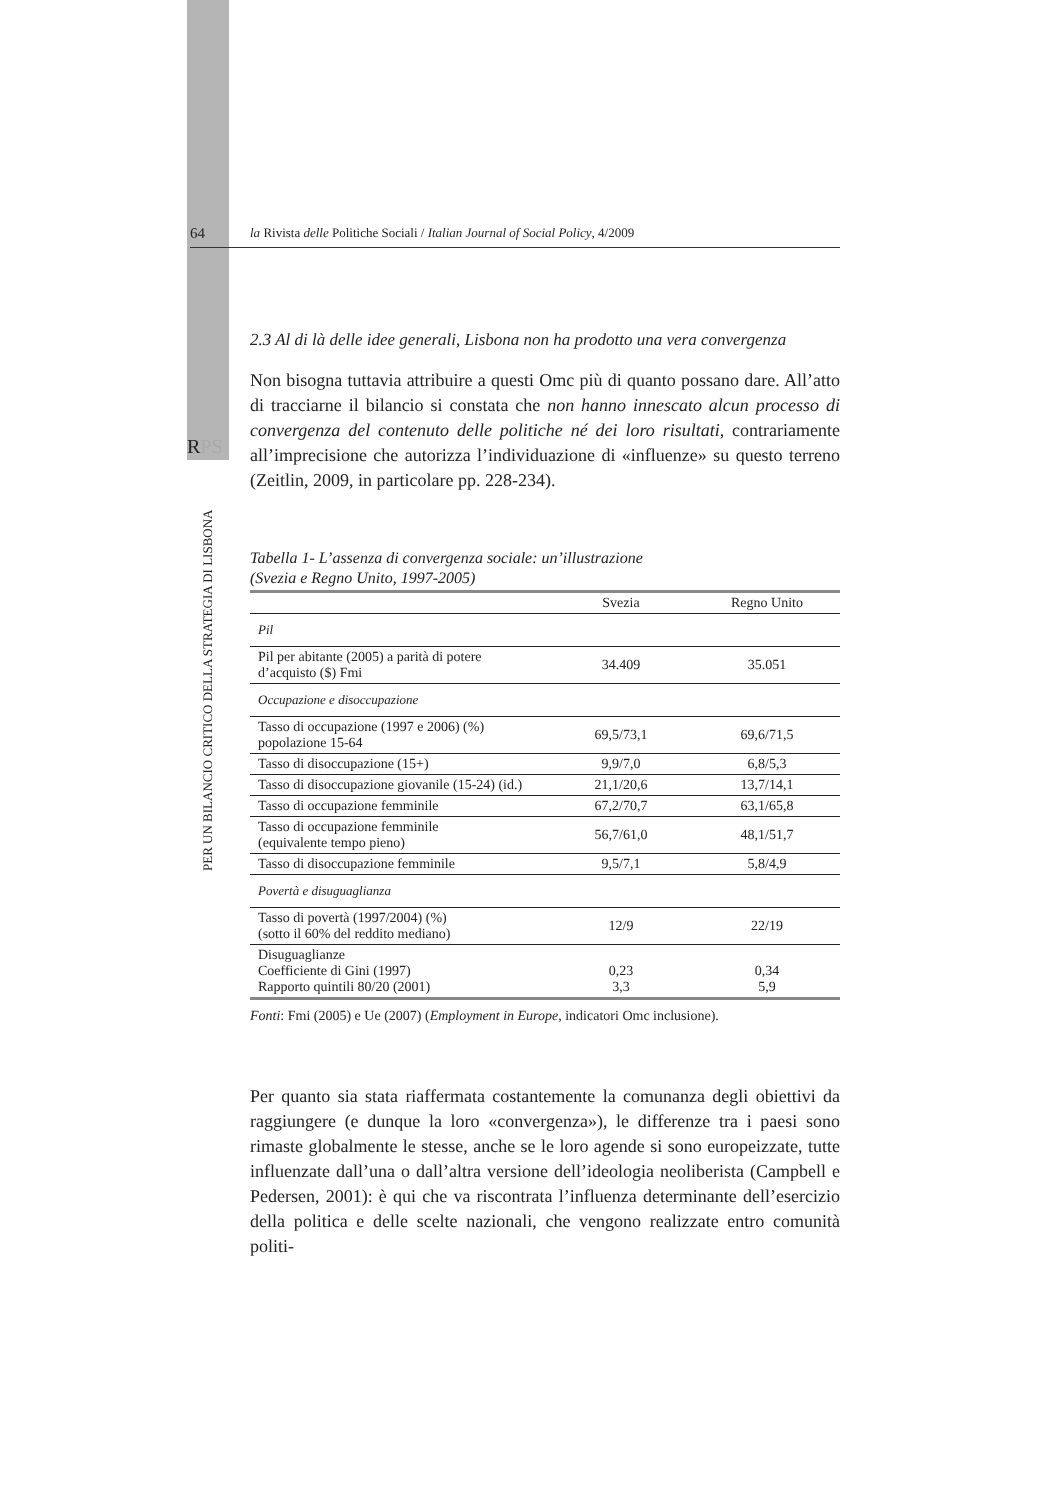RPS
PER UN BILANCIO CRITICO DELLA STRATEGIA DI LISBONA
64 la Rivista delle Politiche Sociali / Italian Journal of Social Policy, 4/2009
2.3 Al di là delle idee generali, Lisbona non ha prodotto una vera convergenza
Non bisogna tuttavia attribuire a questi Omc più di quanto possano dare. All’atto di tracciarne il bilancio si constata che non hanno innescato alcun processo di convergenza del contenuto delle politiche né dei loro risultati, contrariamente all’imprecisione che autorizza l’individuazione di «influenze» su questo terreno (Zeitlin, 2009, in particolare pp. 228-234).
Tabella 1- L’assenza di convergenza sociale: un’illustrazione
(Svezia e Regno Unito, 1997-2005)
| | Svezia | Regno Unito |
| --- | --- | --- |
| Pil | | |
| Pil per abitante (2005) a parità di potere d’acquisto ($) Fmi | 34.409 | 35.051 |
| Occupazione e disoccupazione | | |
| Tasso di occupazione (1997 e 2006) (%) popolazione 15-64 | 69,5/73,1 | 69,6/71,5 |
| Tasso di disoccupazione (15+) | 9,9/7,0 | 6,8/5,3 |
| Tasso di disoccupazione giovanile (15-24) (id.) | 21,1/20,6 | 13,7/14,1 |
| Tasso di occupazione femminile | 67,2/70,7 | 63,1/65,8 |
| Tasso di occupazione femminile (equivalente tempo pieno) | 56,7/61,0 | 48,1/51,7 |
| Tasso di disoccupazione femminile | 9,5/7,1 | 5,8/4,9 |
| Povertà e disuguaglianza | | |
| Tasso di povertà (1997/2004) (%) (sotto il 60% del reddito mediano) | 12/9 | 22/19 |
| Disuguaglianze Coefficiente di Gini (1997) Rapporto quintili 80/20 (2001) | 0,23 3,3 | 0,34 5,9 |
Fonti: Fmi (2005) e Ue (2007) (Employment in Europe, indicatori Omc inclusione).
Per quanto sia stata riaffermata costantemente la comunanza degli obiettivi da raggiungere (e dunque la loro «convergenza»), le differenze tra i paesi sono rimaste globalmente le stesse, anche se le loro agende si sono europeizzate, tutte influenzate dall’una o dall’altra versione dell’ideologia neoliberista (Campbell e Pedersen, 2001): è qui che va riscontrata l’influenza determinante dell’esercizio della politica e delle scelte nazionali, che vengono realizzate entro comunità politi-